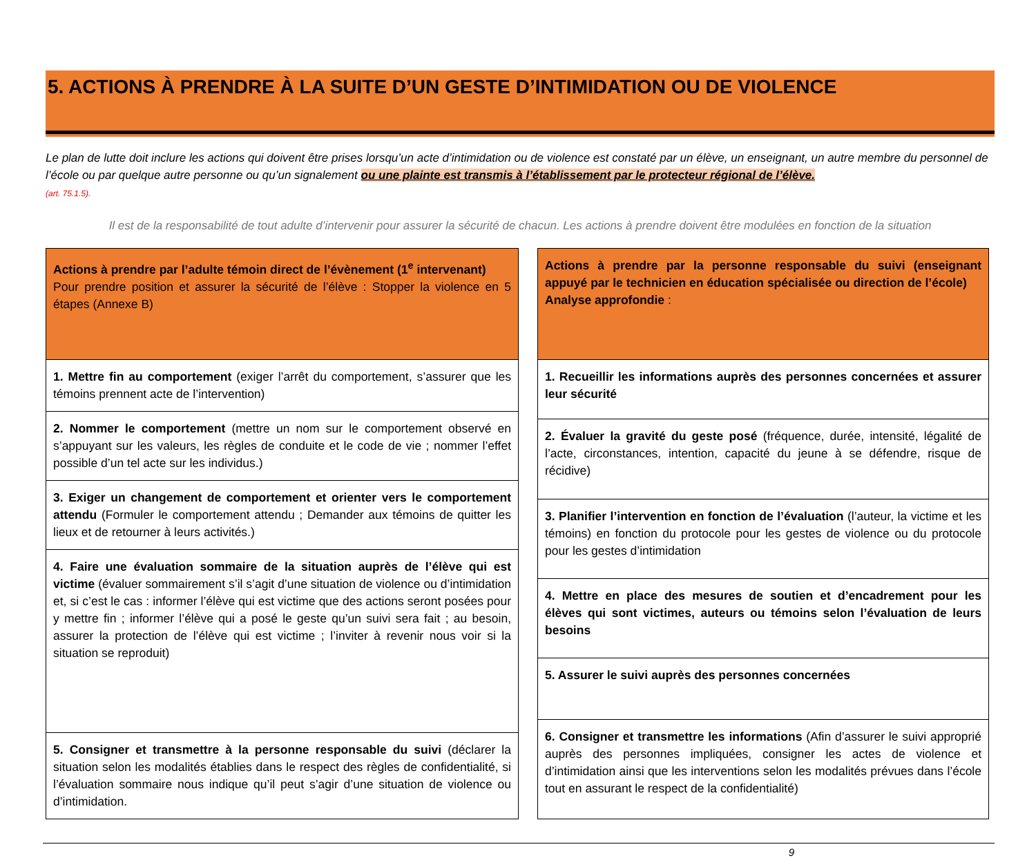5. ACTIONS À PRENDRE À LA SUITE D’UN GESTE D’INTIMIDATION OU DE VIOLENCE
Le plan de lutte doit inclure les actions qui doivent être prises lorsqu’un acte d’intimidation ou de violence est constaté par un élève, un enseignant, un autre membre du personnel de l’école ou par quelque autre personne ou qu’un signalement ou une plainte est transmis à l’établissement par le protecteur régional de l’élève.
(art. 75.1.5).
Il est de la responsabilité de tout adulte d’intervenir pour assurer la sécurité de chacun. Les actions à prendre doivent être modulées en fonction de la situation
| Actions à prendre par l’adulte témoin direct de l’évènement (1<sup>e</sup> intervenant) Pour prendre position et assurer la sécurité de l’élève : Stopper la violence en 5 étapes (Annexe B) |
| 1. Mettre fin au comportement (exiger l’arrêt du comportement, s’assurer que les témoins prennent acte de l’intervention) |
| 2. Nommer le comportement (mettre un nom sur le comportement observé en s’appuyant sur les valeurs, les règles de conduite et le code de vie ; nommer l’effet possible d’un tel acte sur les individus.) |
| 3. Exiger un changement de comportement et orienter vers le comportement attendu (Formuler le comportement attendu ; Demander aux témoins de quitter les lieux et de retourner à leurs activités.) |
| 4. Faire une évaluation sommaire de la situation auprès de l’élève qui est victime (évaluer sommairement s’il s’agit d’une situation de violence ou d’intimidation et, si c’est le cas : informer l’élève qui est victime que des actions seront posées pour y mettre fin ; informer l’élève qui a posé le geste qu’un suivi sera fait ; au besoin, assurer la protection de l’élève qui est victime ; l’inviter à revenir nous voir si la situation se reproduit) |
| 5. Consigner et transmettre à la personne responsable du suivi (déclarer la situation selon les modalités établies dans le respect des règles de confidentialité, si l’évaluation sommaire nous indique qu’il peut s’agir d’une situation de violence ou d’intimidation. |
| Actions à prendre par la personne responsable du suivi (enseignant appuyé par le technicien en éducation spécialisée ou direction de l’école) Analyse approfondie : |
| 1. Recueillir les informations auprès des personnes concernées et assurer leur sécurité |
| 2. Évaluer la gravité du geste posé (fréquence, durée, intensité, légalité de l’acte, circonstances, intention, capacité du jeune à se défendre, risque de récidive) |
| 3. Planifier l’intervention en fonction de l’évaluation (l’auteur, la victime et les témoins) en fonction du protocole pour les gestes de violence ou du protocole pour les gestes d’intimidation |
| 4. Mettre en place des mesures de soutien et d’encadrement pour les élèves qui sont victimes, auteurs ou témoins selon l’évaluation de leurs besoins |
| 5. Assurer le suivi auprès des personnes concernées |
| 6. Consigner et transmettre les informations (Afin d’assurer le suivi approprié auprès des personnes impliquées, consigner les actes de violence et d’intimidation ainsi que les interventions selon les modalités prévues dans l’école tout en assurant le respect de la confidentialité) |
9